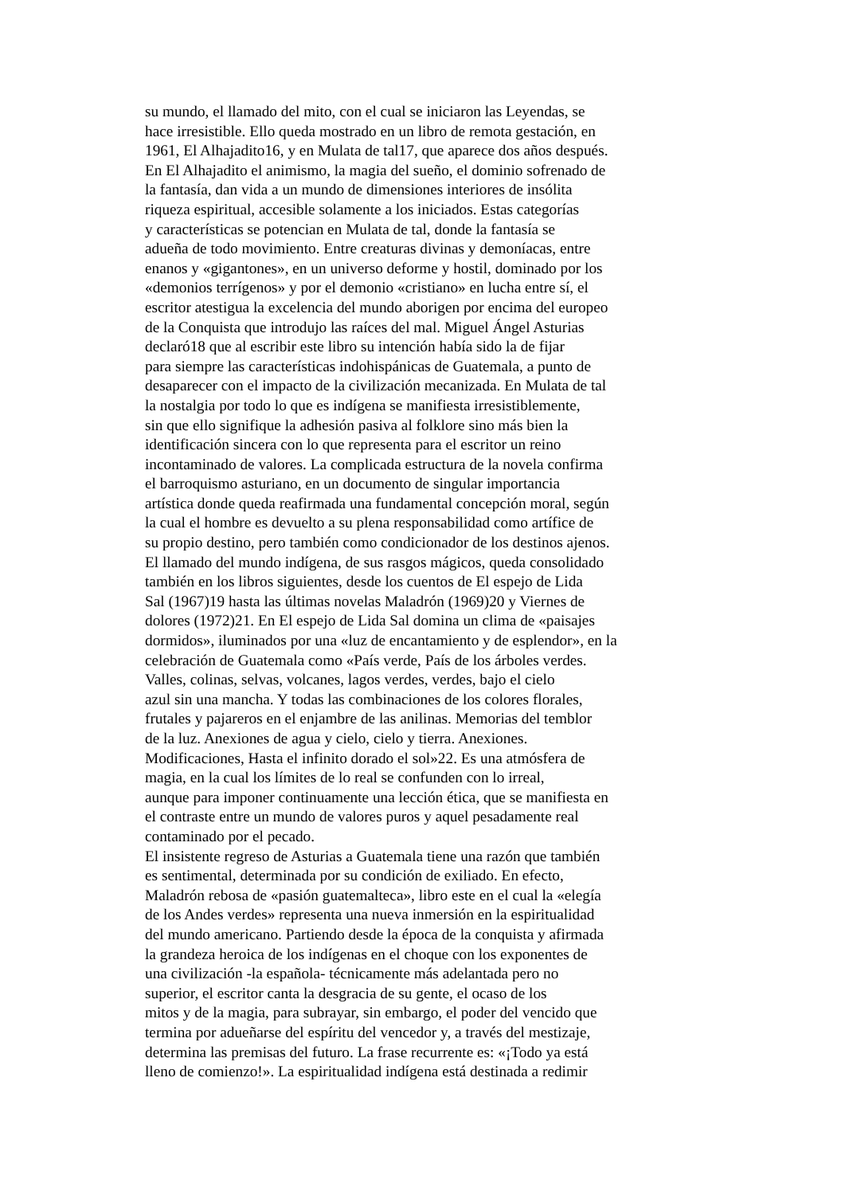su mundo, el llamado del mito, con el cual se iniciaron las Leyendas, se
hace irresistible. Ello queda mostrado en un libro de remota gestación, en
1961, El Alhajadito16, y en Mulata de tal17, que aparece dos años después.
En El Alhajadito el animismo, la magia del sueño, el dominio sofrenado de
la fantasía, dan vida a un mundo de dimensiones interiores de insólita
riqueza espiritual, accesible solamente a los iniciados. Estas categorías
y características se potencian en Mulata de tal, donde la fantasía se
adueña de todo movimiento. Entre creaturas divinas y demoníacas, entre
enanos y «gigantones», en un universo deforme y hostil, dominado por los
«demonios terrígenos» y por el demonio «cristiano» en lucha entre sí, el
escritor atestigua la excelencia del mundo aborigen por encima del europeo
de la Conquista que introdujo las raíces del mal. Miguel Ángel Asturias
declaró18 que al escribir este libro su intención había sido la de fijar
para siempre las características indohispánicas de Guatemala, a punto de
desaparecer con el impacto de la civilización mecanizada. En Mulata de tal
la nostalgia por todo lo que es indígena se manifiesta irresistiblemente,
sin que ello signifique la adhesión pasiva al folklore sino más bien la
identificación sincera con lo que representa para el escritor un reino
incontaminado de valores. La complicada estructura de la novela confirma
el barroquismo asturiano, en un documento de singular importancia
artística donde queda reafirmada una fundamental concepción moral, según
la cual el hombre es devuelto a su plena responsabilidad como artífice de
su propio destino, pero también como condicionador de los destinos ajenos.
El llamado del mundo indígena, de sus rasgos mágicos, queda consolidado
también en los libros siguientes, desde los cuentos de El espejo de Lida
Sal (1967)19 hasta las últimas novelas Maladrón (1969)20 y Viernes de
dolores (1972)21. En El espejo de Lida Sal domina un clima de «paisajes
dormidos», iluminados por una «luz de encantamiento y de esplendor», en la
celebración de Guatemala como «País verde, País de los árboles verdes.
Valles, colinas, selvas, volcanes, lagos verdes, verdes, bajo el cielo
azul sin una mancha. Y todas las combinaciones de los colores florales,
frutales y pajareros en el enjambre de las anilinas. Memorias del temblor
de la luz. Anexiones de agua y cielo, cielo y tierra. Anexiones.
Modificaciones, Hasta el infinito dorado el sol»22. Es una atmósfera de
magia, en la cual los límites de lo real se confunden con lo irreal,
aunque para imponer continuamente una lección ética, que se manifiesta en
el contraste entre un mundo de valores puros y aquel pesadamente real
contaminado por el pecado.
El insistente regreso de Asturias a Guatemala tiene una razón que también
es sentimental, determinada por su condición de exiliado. En efecto,
Maladrón rebosa de «pasión guatemalteca», libro este en el cual la «elegía
de los Andes verdes» representa una nueva inmersión en la espiritualidad
del mundo americano. Partiendo desde la época de la conquista y afirmada
la grandeza heroica de los indígenas en el choque con los exponentes de
una civilización -la española- técnicamente más adelantada pero no
superior, el escritor canta la desgracia de su gente, el ocaso de los
mitos y de la magia, para subrayar, sin embargo, el poder del vencido que
termina por adueñarse del espíritu del vencedor y, a través del mestizaje,
determina las premisas del futuro. La frase recurrente es: «¡Todo ya está
lleno de comienzo!». La espiritualidad indígena está destinada a redimir